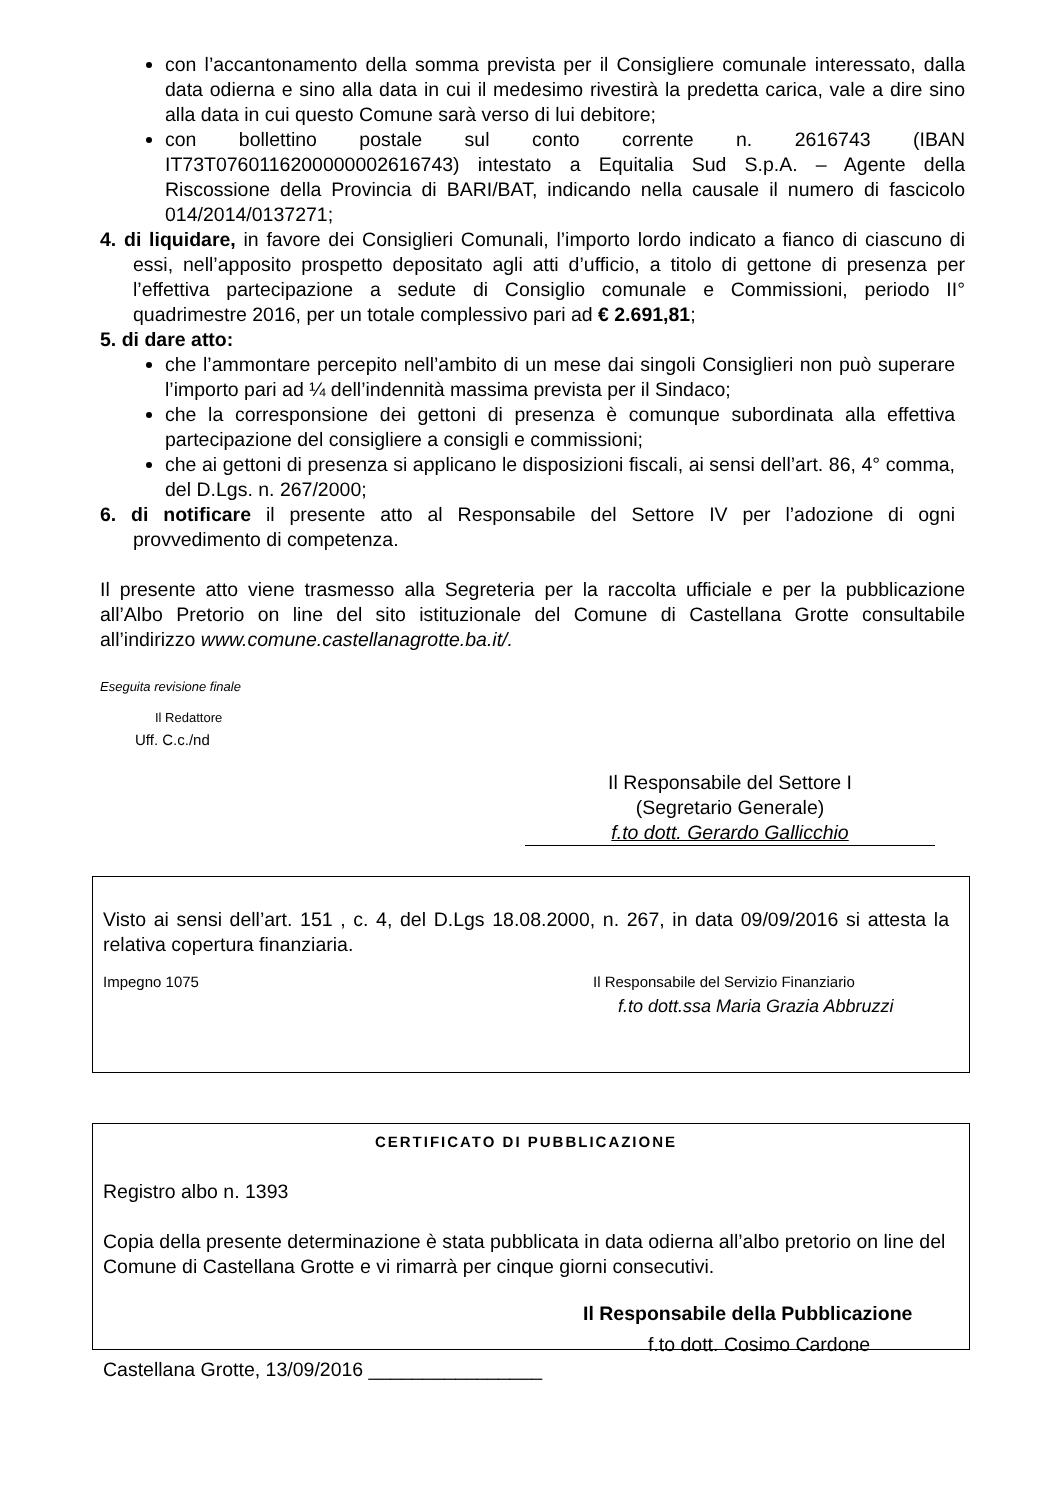con l’accantonamento della somma prevista per il Consigliere comunale interessato, dalla data odierna e sino alla data in cui il medesimo rivestirà la predetta carica, vale a dire sino alla data in cui questo Comune sarà verso di lui debitore;
con bollettino postale sul conto corrente n. 2616743 (IBAN IT73T0760116200000002616743) intestato a Equitalia Sud S.p.A. – Agente della Riscossione della Provincia di BARI/BAT, indicando nella causale il numero di fascicolo 014/2014/0137271;
4. di liquidare, in favore dei Consiglieri Comunali, l’importo lordo indicato a fianco di ciascuno di essi, nell’apposito prospetto depositato agli atti d’ufficio, a titolo di gettone di presenza per l’effettiva partecipazione a sedute di Consiglio comunale e Commissioni, periodo II° quadrimestre 2016, per un totale complessivo pari ad € 2.691,81;
5. di dare atto:
che l’ammontare percepito nell’ambito di un mese dai singoli Consiglieri non può superare l’importo pari ad ¼ dell’indennità massima prevista per il Sindaco;
che la corresponsione dei gettoni di presenza è comunque subordinata alla effettiva partecipazione del consigliere a consigli e commissioni;
che ai gettoni di presenza si applicano le disposizioni fiscali, ai sensi dell’art. 86, 4° comma, del D.Lgs. n. 267/2000;
6. di notificare il presente atto al Responsabile del Settore IV per l’adozione di ogni provvedimento di competenza.
Il presente atto viene trasmesso alla Segreteria per la raccolta ufficiale e per la pubblicazione all’Albo Pretorio on line del sito istituzionale del Comune di Castellana Grotte consultabile all’indirizzo www.comune.castellanagrotte.ba.it/.
Eseguita revisione finale
Il Redattore
Uff. C.c./nd
Il Responsabile del Settore I
(Segretario Generale)
f.to dott. Gerardo Gallicchio
Visto ai sensi dell’art. 151 , c. 4, del D.Lgs 18.08.2000, n. 267, in data 09/09/2016 si attesta la relativa copertura finanziaria.
Impegno 1075 Il Responsabile del Servizio Finanziario
f.to dott.ssa Maria Grazia Abbruzzi
CERTIFICATO DI PUBBLICAZIONE
Registro albo n. 1393
Copia della presente determinazione è stata pubblicata in data odierna all’albo pretorio on line del Comune di Castellana Grotte e vi rimarrà per cinque giorni consecutivi.
Il Responsabile della Pubblicazione
f.to dott. Cosimo Cardone
Castellana Grotte, 13/09/2016 ________________